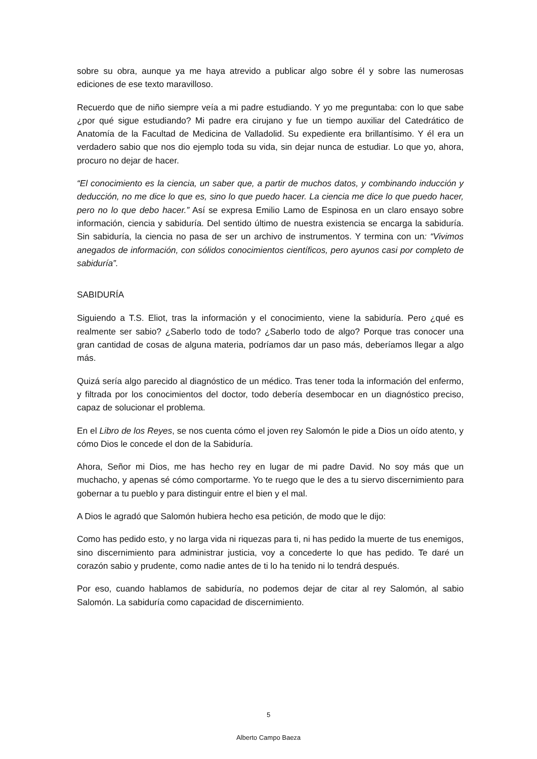sobre su obra, aunque ya me haya atrevido a publicar algo sobre él y sobre las numerosas ediciones de ese texto maravilloso.
Recuerdo que de niño siempre veía a mi padre estudiando. Y yo me preguntaba: con lo que sabe ¿por qué sigue estudiando? Mi padre era cirujano y fue un tiempo auxiliar del Catedrático de Anatomía de la Facultad de Medicina de Valladolid. Su expediente era brillantísimo. Y él era un verdadero sabio que nos dio ejemplo toda su vida, sin dejar nunca de estudiar. Lo que yo, ahora, procuro no dejar de hacer.
“El conocimiento es la ciencia, un saber que, a partir de muchos datos, y combinando inducción y deducción, no me dice lo que es, sino lo que puedo hacer. La ciencia me dice lo que puedo hacer, pero no lo que debo hacer.” Así se expresa Emilio Lamo de Espinosa en un claro ensayo sobre información, ciencia y sabiduría. Del sentido último de nuestra existencia se encarga la sabiduría. Sin sabiduría, la ciencia no pasa de ser un archivo de instrumentos. Y termina con un: “Vivimos anegados de información, con sólidos conocimientos científicos, pero ayunos casi por completo de sabiduría”.
SABIDURÍA
Siguiendo a T.S. Eliot, tras la información y el conocimiento, viene la sabiduría. Pero ¿qué es realmente ser sabio? ¿Saberlo todo de todo? ¿Saberlo todo de algo? Porque tras conocer una gran cantidad de cosas de alguna materia, podríamos dar un paso más, deberíamos llegar a algo más.
Quizá sería algo parecido al diagnóstico de un médico. Tras tener toda la información del enfermo, y filtrada por los conocimientos del doctor, todo debería desembocar en un diagnóstico preciso, capaz de solucionar el problema.
En el Libro de los Reyes, se nos cuenta cómo el joven rey Salomón le pide a Dios un oído atento, y cómo Dios le concede el don de la Sabiduría.
Ahora, Señor mi Dios, me has hecho rey en lugar de mi padre David. No soy más que un muchacho, y apenas sé cómo comportarme. Yo te ruego que le des a tu siervo discernimiento para gobernar a tu pueblo y para distinguir entre el bien y el mal.
A Dios le agradó que Salomón hubiera hecho esa petición, de modo que le dijo:
Como has pedido esto, y no larga vida ni riquezas para ti, ni has pedido la muerte de tus enemigos, sino discernimiento para administrar justicia, voy a concederte lo que has pedido. Te daré un corazón sabio y prudente, como nadie antes de ti lo ha tenido ni lo tendrá después.
Por eso, cuando hablamos de sabiduría, no podemos dejar de citar al rey Salomón, al sabio Salomón. La sabiduría como capacidad de discernimiento.
5
Alberto Campo Baeza